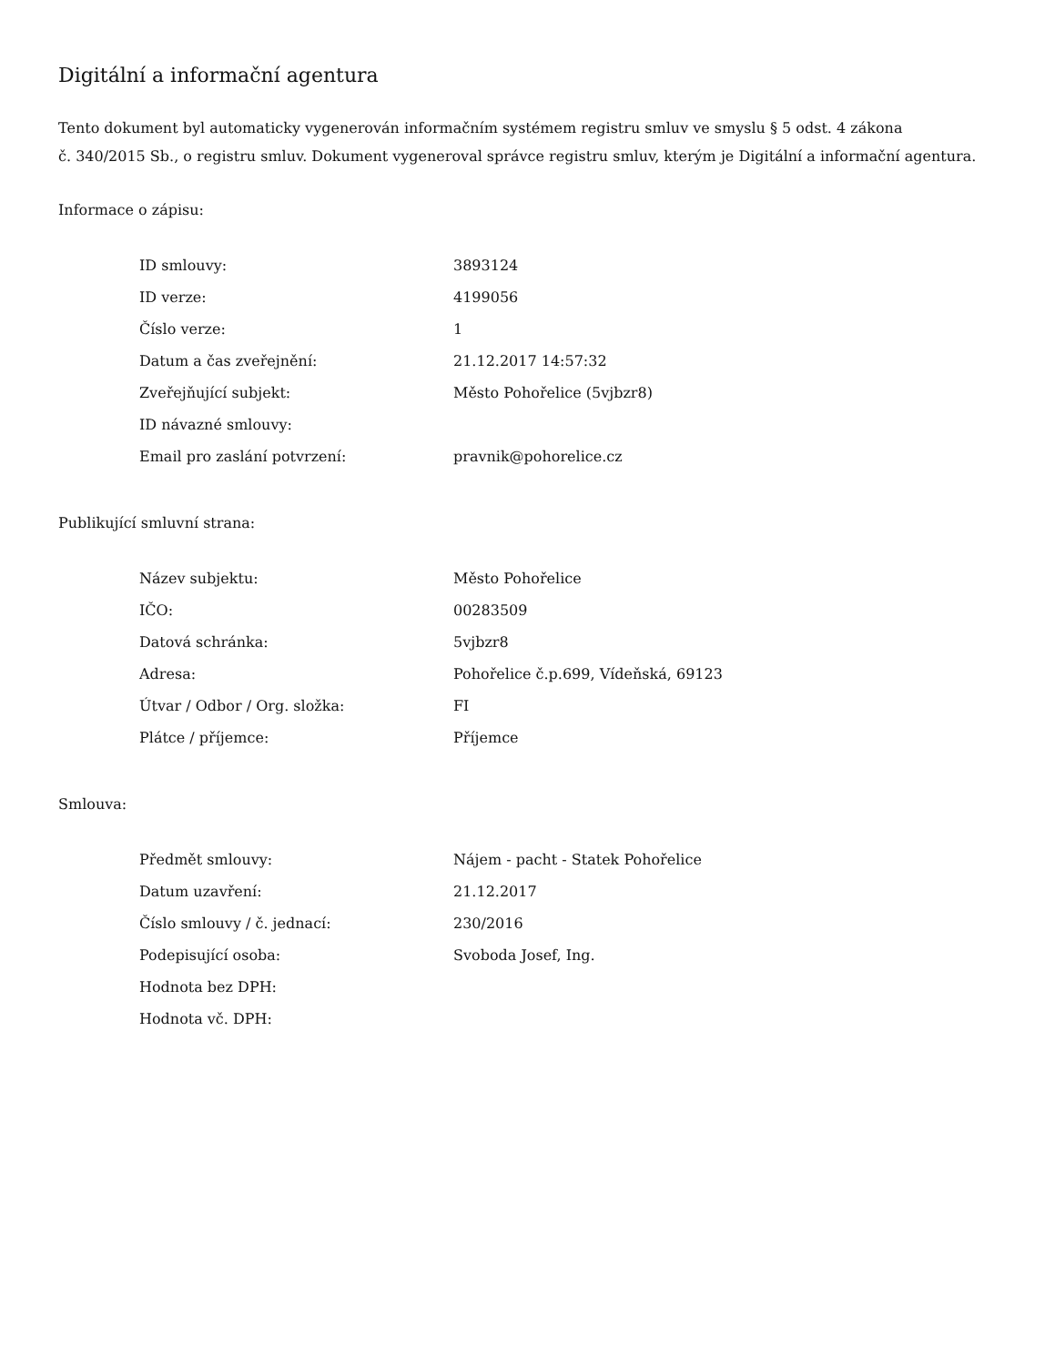Digitální a informační agentura
Tento dokument byl automaticky vygenerován informačním systémem registru smluv ve smyslu § 5 odst. 4 zákona
č. 340/2015 Sb., o registru smluv. Dokument vygeneroval správce registru smluv, kterým je Digitální a informační agentura.
Informace o zápisu:
| ID smlouvy: | 3893124 |
| ID verze: | 4199056 |
| Číslo verze: | 1 |
| Datum a čas zveřejnění: | 21.12.2017 14:57:32 |
| Zveřejňující subjekt: | Město Pohořelice (5vjbzr8) |
| ID návazné smlouvy: | |
| Email pro zaslání potvrzení: | pravnik@pohorelice.cz |
Publikující smluvní strana:
| Název subjektu: | Město Pohořelice |
| IČO: | 00283509 |
| Datová schránka: | 5vjbzr8 |
| Adresa: | Pohořelice č.p.699, Vídeňská, 69123 |
| Útvar / Odbor / Org. složka: | FI |
| Plátce / příjemce: | Příjemce |
Smlouva:
| Předmět smlouvy: | Nájem - pacht - Statek Pohořelice |
| Datum uzavření: | 21.12.2017 |
| Číslo smlouvy / č. jednací: | 230/2016 |
| Podepisující osoba: | Svoboda Josef, Ing. |
| Hodnota bez DPH: | |
| Hodnota vč. DPH: | |